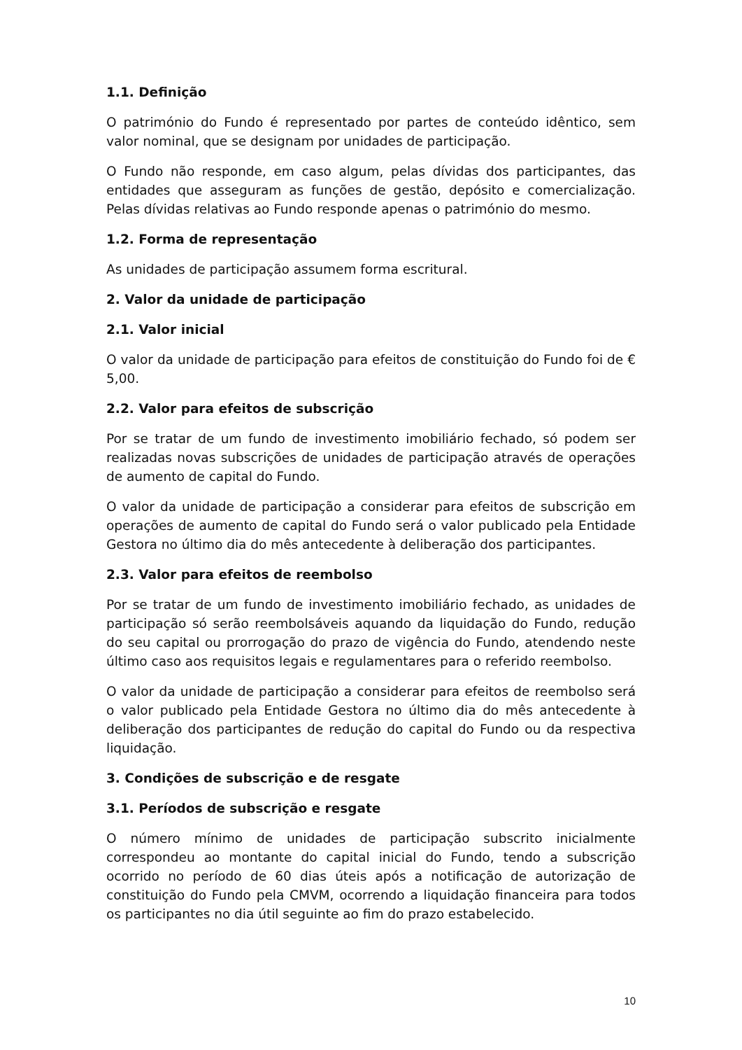1.1. Definição
O património do Fundo é representado por partes de conteúdo idêntico, sem valor nominal, que se designam por unidades de participação.
O Fundo não responde, em caso algum, pelas dívidas dos participantes, das entidades que asseguram as funções de gestão, depósito e comercialização. Pelas dívidas relativas ao Fundo responde apenas o património do mesmo.
1.2. Forma de representação
As unidades de participação assumem forma escritural.
2. Valor da unidade de participação
2.1. Valor inicial
O valor da unidade de participação para efeitos de constituição do Fundo foi de € 5,00.
2.2. Valor para efeitos de subscrição
Por se tratar de um fundo de investimento imobiliário fechado, só podem ser realizadas novas subscrições de unidades de participação através de operações de aumento de capital do Fundo.
O valor da unidade de participação a considerar para efeitos de subscrição em operações de aumento de capital do Fundo será o valor publicado pela Entidade Gestora no último dia do mês antecedente à deliberação dos participantes.
2.3. Valor para efeitos de reembolso
Por se tratar de um fundo de investimento imobiliário fechado, as unidades de participação só serão reembolsáveis aquando da liquidação do Fundo, redução do seu capital ou prorrogação do prazo de vigência do Fundo, atendendo neste último caso aos requisitos legais e regulamentares para o referido reembolso.
O valor da unidade de participação a considerar para efeitos de reembolso será o valor publicado pela Entidade Gestora no último dia do mês antecedente à deliberação dos participantes de redução do capital do Fundo ou da respectiva liquidação.
3. Condições de subscrição e de resgate
3.1. Períodos de subscrição e resgate
O número mínimo de unidades de participação subscrito inicialmente correspondeu ao montante do capital inicial do Fundo, tendo a subscrição ocorrido no período de 60 dias úteis após a notificação de autorização de constituição do Fundo pela CMVM, ocorrendo a liquidação financeira para todos os participantes no dia útil seguinte ao fim do prazo estabelecido.
10